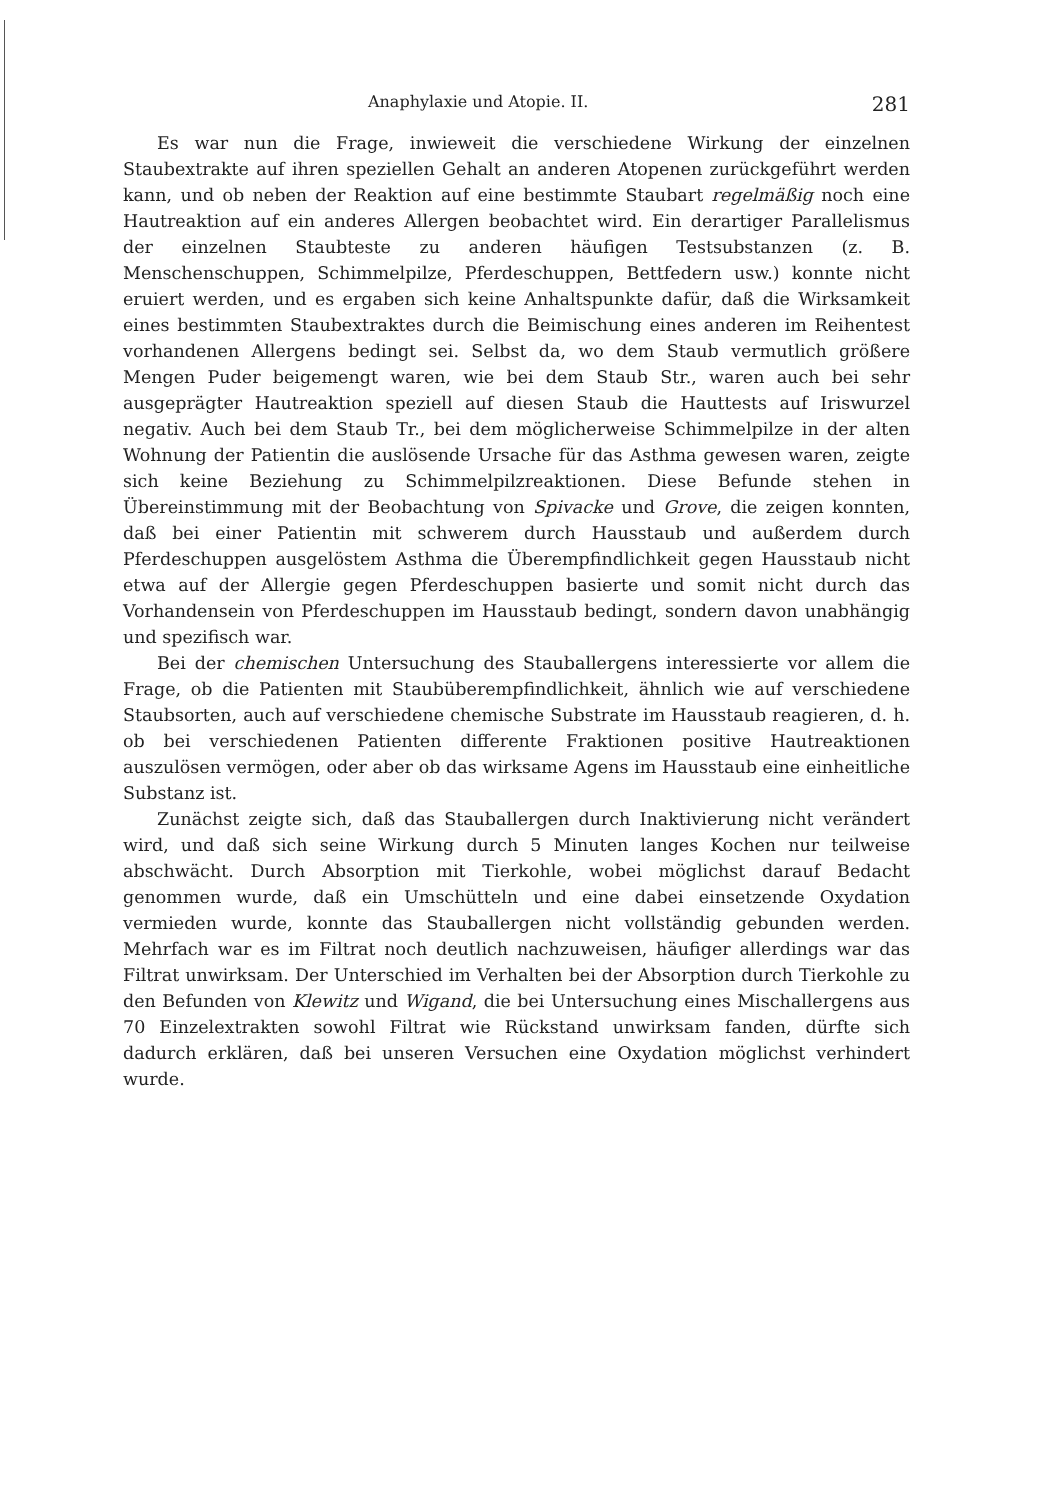Anaphylaxie und Atopie. II. 281
Es war nun die Frage, inwieweit die verschiedene Wirkung der einzelnen Staubextrakte auf ihren speziellen Gehalt an anderen Atopenen zurückgeführt werden kann, und ob neben der Reaktion auf eine bestimmte Staubart regelmäßig noch eine Hautreaktion auf ein anderes Allergen beobachtet wird. Ein derartiger Parallelismus der einzelnen Staubteste zu anderen häufigen Testsubstanzen (z. B. Menschenschuppen, Schimmelpilze, Pferdeschuppen, Bettfedern usw.) konnte nicht eruiert werden, und es ergaben sich keine Anhaltspunkte dafür, daß die Wirksamkeit eines bestimmten Staubextraktes durch die Beimischung eines anderen im Reihentest vorhandenen Allergens bedingt sei. Selbst da, wo dem Staub vermutlich größere Mengen Puder beigemengt waren, wie bei dem Staub Str., waren auch bei sehr ausgeprägter Hautreaktion speziell auf diesen Staub die Hauttests auf Iriswurzel negativ. Auch bei dem Staub Tr., bei dem möglicherweise Schimmelpilze in der alten Wohnung der Patientin die auslösende Ursache für das Asthma gewesen waren, zeigte sich keine Beziehung zu Schimmelpilzreaktionen. Diese Befunde stehen in Übereinstimmung mit der Beobachtung von Spivacke und Grove, die zeigen konnten, daß bei einer Patientin mit schwerem durch Hausstaub und außerdem durch Pferdeschuppen ausgelöstem Asthma die Überempfindlichkeit gegen Hausstaub nicht etwa auf der Allergie gegen Pferdeschuppen basierte und somit nicht durch das Vorhandensein von Pferdeschuppen im Hausstaub bedingt, sondern davon unabhängig und spezifisch war.
Bei der chemischen Untersuchung des Stauballergens interessierte vor allem die Frage, ob die Patienten mit Staubüberempfindlichkeit, ähnlich wie auf verschiedene Staubsorten, auch auf verschiedene chemische Substrate im Hausstaub reagieren, d. h. ob bei verschiedenen Patienten differente Fraktionen positive Hautreaktionen auszulösen vermögen, oder aber ob das wirksame Agens im Hausstaub eine einheitliche Substanz ist.
Zunächst zeigte sich, daß das Stauballergen durch Inaktivierung nicht verändert wird, und daß sich seine Wirkung durch 5 Minuten langes Kochen nur teilweise abschwächt. Durch Absorption mit Tierkohle, wobei möglichst darauf Bedacht genommen wurde, daß ein Umschütteln und eine dabei einsetzende Oxydation vermieden wurde, konnte das Stauballergen nicht vollständig gebunden werden. Mehrfach war es im Filtrat noch deutlich nachzuweisen, häufiger allerdings war das Filtrat unwirksam. Der Unterschied im Verhalten bei der Absorption durch Tierkohle zu den Befunden von Klewitz und Wigand, die bei Untersuchung eines Mischallergens aus 70 Einzelextrakten sowohl Filtrat wie Rückstand unwirksam fanden, dürfte sich dadurch erklären, daß bei unseren Versuchen eine Oxydation möglichst verhindert wurde.